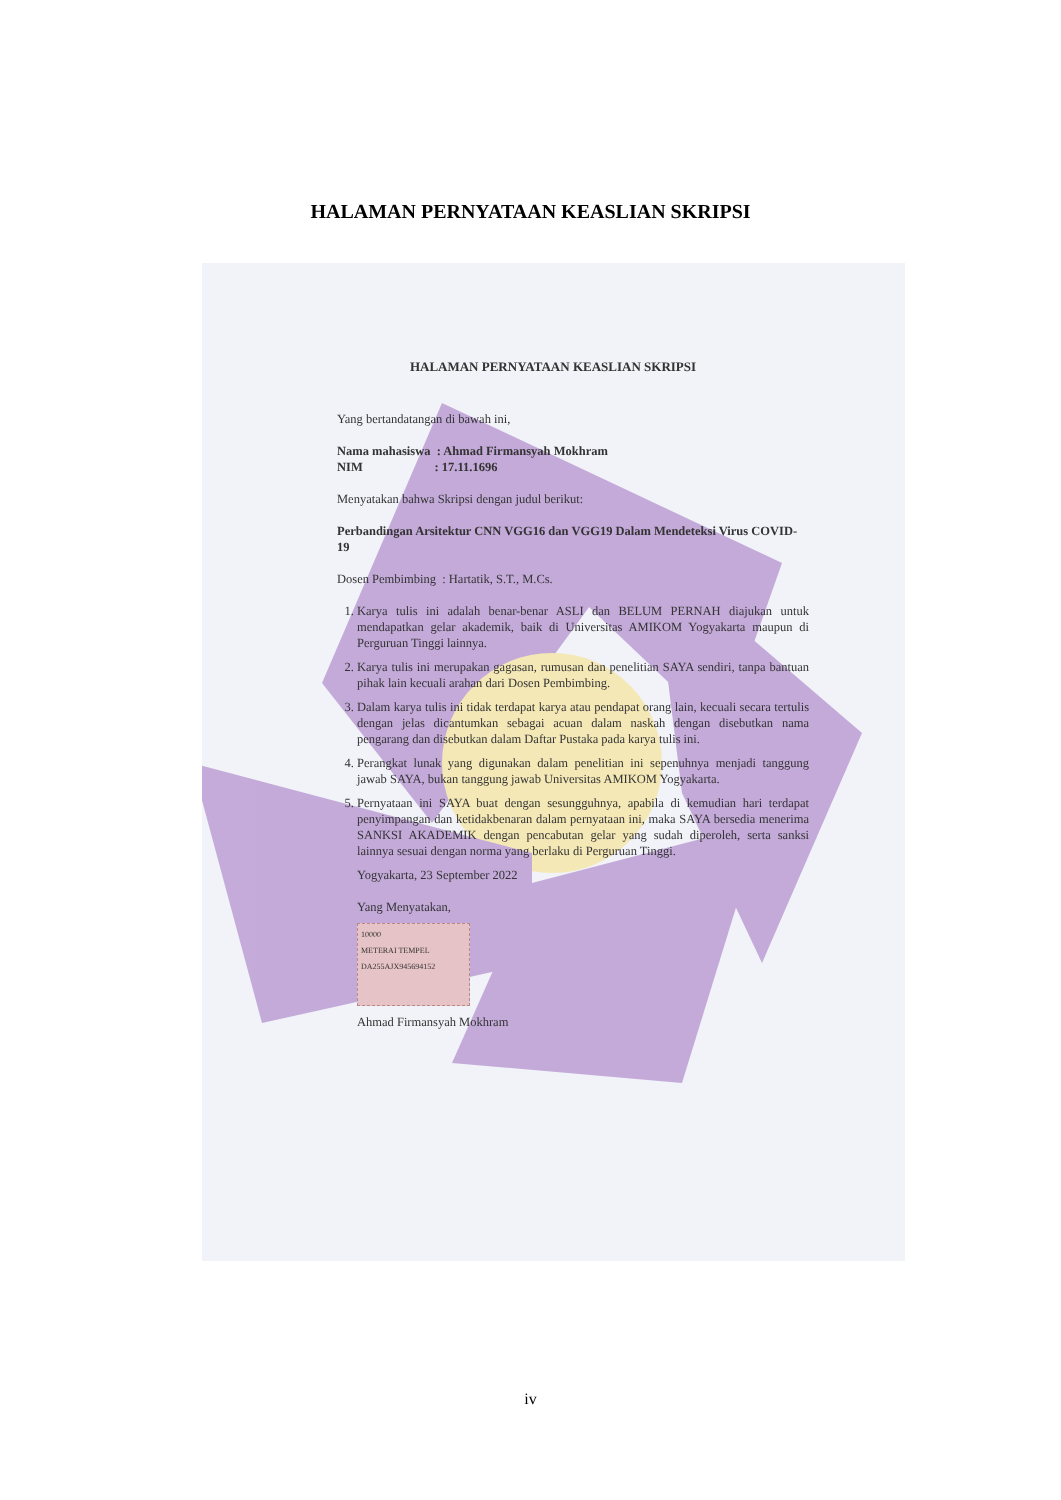HALAMAN PERNYATAAN KEASLIAN SKRIPSI
HALAMAN PERNYATAAN KEASLIAN SKRIPSI
Yang bertandatangan di bawah ini,
Nama mahasiswa : Ahmad Firmansyah Mokhram
NIM : 17.11.1696
Menyatakan bahwa Skripsi dengan judul berikut:
Perbandingan Arsitektur CNN VGG16 dan VGG19 Dalam Mendeteksi Virus COVID-19
Dosen Pembimbing : Hartatik, S.T., M.Cs.
1. Karya tulis ini adalah benar-benar ASLI dan BELUM PERNAH diajukan untuk mendapatkan gelar akademik, baik di Universitas AMIKOM Yogyakarta maupun di Perguruan Tinggi lainnya.
2. Karya tulis ini merupakan gagasan, rumusan dan penelitian SAYA sendiri, tanpa bantuan pihak lain kecuali arahan dari Dosen Pembimbing.
3. Dalam karya tulis ini tidak terdapat karya atau pendapat orang lain, kecuali secara tertulis dengan jelas dicantumkan sebagai acuan dalam naskah dengan disebutkan nama pengarang dan disebutkan dalam Daftar Pustaka pada karya tulis ini.
4. Perangkat lunak yang digunakan dalam penelitian ini sepenuhnya menjadi tanggung jawab SAYA, bukan tanggung jawab Universitas AMIKOM Yogyakarta.
5. Pernyataan ini SAYA buat dengan sesungguhnya, apabila di kemudian hari terdapat penyimpangan dan ketidakbenaran dalam pernyataan ini, maka SAYA bersedia menerima SANKSI AKADEMIK dengan pencabutan gelar yang sudah diperoleh, serta sanksi lainnya sesuai dengan norma yang berlaku di Perguruan Tinggi.
Yogyakarta, 23 September 2022
Yang Menyatakan,
10000
METERAI TEMPEL
DA255AJX945694152
Ahmad Firmansyah Mokhram
iv